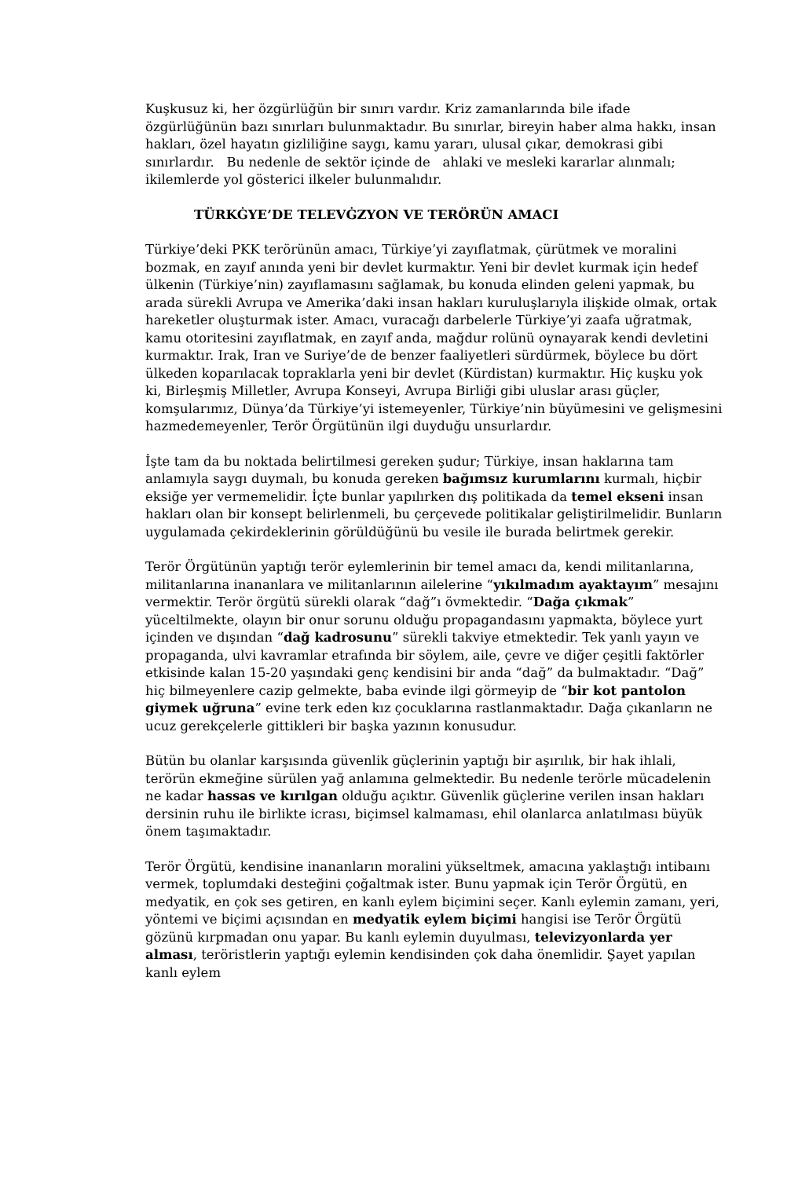Kuşkusuz ki, her özgürlüğün bir sınırı vardır. Kriz zamanlarında bile ifade özgürlüğünün bazı sınırları bulunmaktadır. Bu sınırlar, bireyin haber alma hakkı, insan hakları, özel hayatın gizliliğine saygı, kamu yararı, ulusal çıkar, demokrasi gibi sınırlardır. Bu nedenle de sektör içinde de ahlaki ve mesleki kararlar alınmalı; ikilemlerde yol gösterici ilkeler bulunmalıdır.
TÜRKĠYE’DE TELEVĠZYON VE TERÖRÜN AMACI
Türkiye’deki PKK terörünün amacı, Türkiye’yi zayıflatmak, çürütmek ve moralini bozmak, en zayıf anında yeni bir devlet kurmaktır. Yeni bir devlet kurmak için hedef ülkenin (Türkiye’nin) zayıflamasını sağlamak, bu konuda elinden geleni yapmak, bu arada sürekli Avrupa ve Amerika’daki insan hakları kuruluşlarıyla ilişkide olmak, ortak hareketler oluşturmak ister. Amacı, vuracağı darbelerle Türkiye’yi zaafa uğratmak, kamu otoritesini zayıflatmak, en zayıf anda, mağdur rolünü oynayarak kendi devletini kurmaktır. Irak, Iran ve Suriye’de de benzer faaliyetleri sürdürmek, böylece bu dört ülkeden koparılacak topraklarla yeni bir devlet (Kürdistan) kurmaktır. Hiç kuşku yok ki, Birleşmiş Milletler, Avrupa Konseyi, Avrupa Birliği gibi uluslar arası güçler, komşularımız, Dünya’da Türkiye’yi istemeyenler, Türkiye’nin büyümesini ve gelişmesini hazmedemeyenler, Terör Örgütünün ilgi duyduğu unsurlardır.
İşte tam da bu noktada belirtilmesi gereken şudur; Türkiye, insan haklarına tam anlamıyla saygı duymalı, bu konuda gereken bağımsız kurumlarını kurmalı, hiçbir eksiğe yer vermemelidir. İçte bunlar yapılırken dış politikada da temel ekseni insan hakları olan bir konsept belirlenmeli, bu çerçevede politikalar geliştirilmelidir. Bunların uygulamada çekirdeklerinin görüldüğünü bu vesile ile burada belirtmek gerekir.
Terör Örgütünün yaptığı terör eylemlerinin bir temel amacı da, kendi militanlarına, militanlarına inananlara ve militanlarının ailelerine “yıkılmadım ayaktayım” mesajını vermektir. Terör örgütü sürekli olarak “dağ”ı övmektedir. “Dağa çıkmak” yüceltilmekte, olayın bir onur sorunu olduğu propagandasını yapmakta, böylece yurt içinden ve dışından “dağ kadrosunu” sürekli takviye etmektedir. Tek yanlı yayın ve propaganda, ulvi kavramlar etrafında bir söylem, aile, çevre ve diğer çeşitli faktörler etkisinde kalan 15-20 yaşındaki genç kendisini bir anda “dağ” da bulmaktadır. “Dağ” hiç bilmeyenlere cazip gelmekte, baba evinde ilgi görmeyip de “bir kot pantolon giymek uğruna” evine terk eden kız çocuklarına rastlanmaktadır. Dağa çıkanların ne ucuz gerekçelerle gittikleri bir başka yazının konusudur.
Bütün bu olanlar karşısında güvenlik güçlerinin yaptığı bir aşırılık, bir hak ihlali, terörün ekmeğine sürülen yağ anlamına gelmektedir. Bu nedenle terörle mücadelenin ne kadar hassas ve kırılgan olduğu açıktır. Güvenlik güçlerine verilen insan hakları dersinin ruhu ile birlikte icrası, biçimsel kalmaması, ehil olanlarca anlatılması büyük önem taşımaktadır.
Terör Örgütü, kendisine inananların moralini yükseltmek, amacına yaklaştığı intibaını vermek, toplumdaki desteğini çoğaltmak ister. Bunu yapmak için Terör Örgütü, en medyatik, en çok ses getiren, en kanlı eylem biçimini seçer. Kanlı eylemin zamanı, yeri, yöntemi ve biçimi açısından en medyatik eylem biçimi hangisi ise Terör Örgütü gözünü kırpmadan onu yapar. Bu kanlı eylemin duyulması, televizyonlarda yer alması, teröristlerin yaptığı eylemin kendisinden çok daha önemlidir. Şayet yapılan kanlı eylem